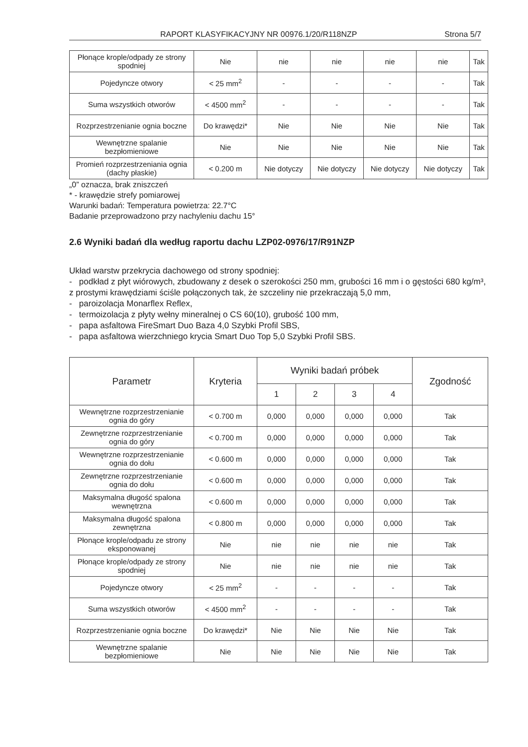RAPORT KLASYFIKACYJNY NR 00976.1/20/R118NZP Strona 5/7
| Płonące krople/odpady ze strony spodniej | Nie | nie | nie | nie | nie | Tak |
| Pojedyncze otwory | < 25 mm<sup>2</sup> | - | - | - | - | Tak |
| Suma wszystkich otworów | < 4500 mm<sup>2</sup> | - | - | - | - | Tak |
| Rozprzestrzenianie ognia boczne | Do krawędzi* | Nie | Nie | Nie | Nie | Tak |
| Wewnętrzne spalanie bezpłomieniowe | Nie | Nie | Nie | Nie | Nie | Tak |
| Promień rozprzestrzeniania ognia (dachy płaskie) | < 0.200 m | Nie dotyczy | Nie dotyczy | Nie dotyczy | Nie dotyczy | Tak |
„0” oznacza, brak zniszczeń
* - krawędzie strefy pomiarowej
Warunki badań: Temperatura powietrza: 22.7°C
Badanie przeprowadzono przy nachyleniu dachu 15°
2.6 Wyniki badań dla według raportu dachu LZP02-0976/17/R91NZP
Układ warstw przekrycia dachowego od strony spodniej:
- podkład z płyt wiórowych, zbudowany z desek o szerokości 250 mm, grubości 16 mm i o gęstości 680 kg/m³, z prostymi krawędziami ściśle połączonych tak, że szczeliny nie przekraczają 5,0 mm,
- paroizolacja Monarflex Reflex,
- termoizolacja z płyty wełny mineralnej o CS 60(10), grubość 100 mm,
- papa asfaltowa FireSmart Duo Baza 4,0 Szybki Profil SBS,
- papa asfaltowa wierzchniego krycia Smart Duo Top 5,0 Szybki Profil SBS.
| Parametr | Kryteria | Wyniki badań próbek | | | | Zgodność |
| --- | --- | --- | --- | --- | --- | --- |
| | | 1 | 2 | 3 | 4 | |
| Wewnętrzne rozprzestrzenianie ognia do góry | < 0.700 m | 0,000 | 0,000 | 0,000 | 0,000 | Tak |
| Zewnętrzne rozprzestrzenianie ognia do góry | < 0.700 m | 0,000 | 0,000 | 0,000 | 0,000 | Tak |
| Wewnętrzne rozprzestrzenianie ognia do dołu | < 0.600 m | 0,000 | 0,000 | 0,000 | 0,000 | Tak |
| Zewnętrzne rozprzestrzenianie ognia do dołu | < 0.600 m | 0,000 | 0,000 | 0,000 | 0,000 | Tak |
| Maksymalna długość spalona wewnętrzna | < 0.600 m | 0,000 | 0,000 | 0,000 | 0,000 | Tak |
| Maksymalna długość spalona zewnętrzna | < 0.800 m | 0,000 | 0,000 | 0,000 | 0,000 | Tak |
| Płonące krople/odpadu ze strony eksponowanej | Nie | nie | nie | nie | nie | Tak |
| Płonące krople/odpady ze strony spodniej | Nie | nie | nie | nie | nie | Tak |
| Pojedyncze otwory | < 25 mm<sup>2</sup> | - | - | - | - | Tak |
| Suma wszystkich otworów | < 4500 mm<sup>2</sup> | - | - | - | - | Tak |
| Rozprzestrzenianie ognia boczne | Do krawędzi* | Nie | Nie | Nie | Nie | Tak |
| Wewnętrzne spalanie bezpłomieniowe | Nie | Nie | Nie | Nie | Nie | Tak |